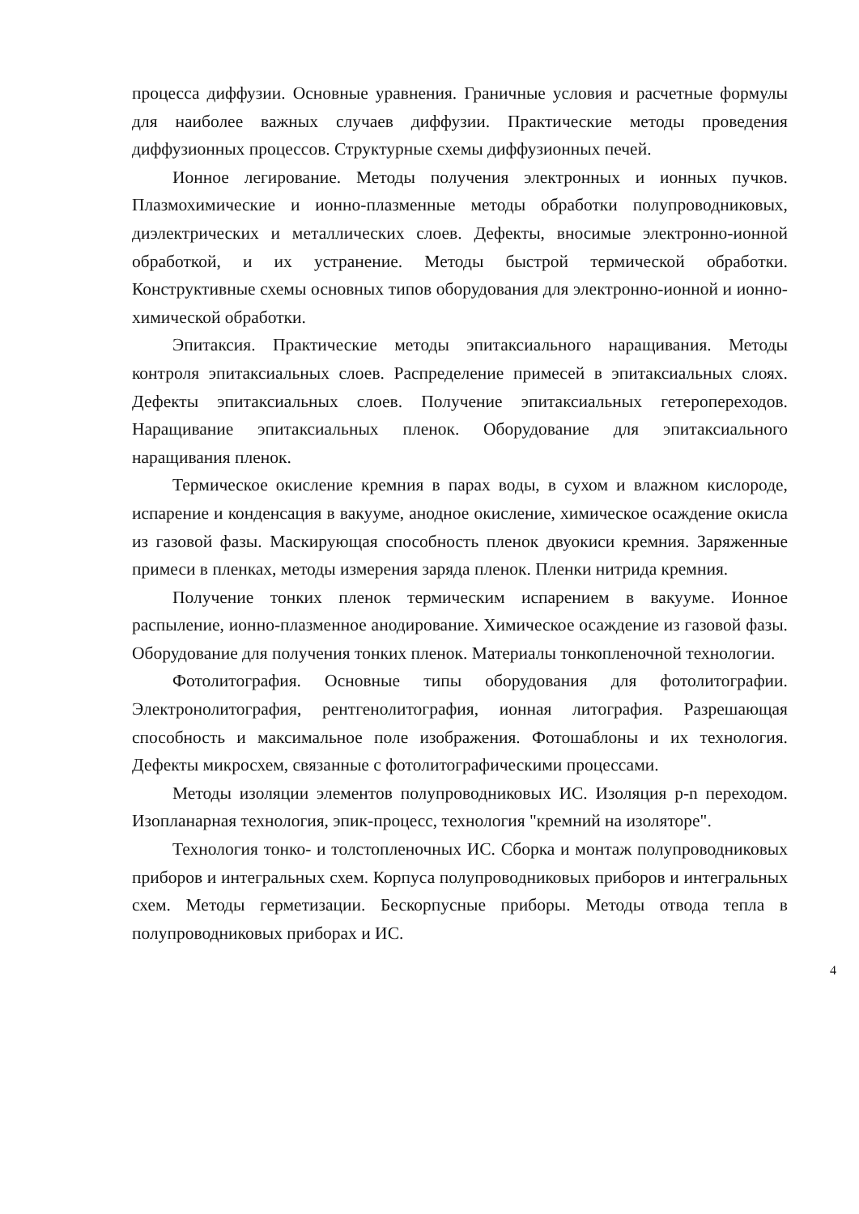процесса диффузии. Основные уравнения. Граничные условия и расчетные формулы для наиболее важных случаев диффузии. Практические методы проведения диффузионных процессов. Структурные схемы диффузионных печей.
Ионное легирование. Методы получения электронных и ионных пучков. Плазмохимические и ионно-плазменные методы обработки полупроводниковых, диэлектрических и металлических слоев. Дефекты, вносимые электронно-ионной обработкой, и их устранение. Методы быстрой термической обработки. Конструктивные схемы основных типов оборудования для электронно-ионной и ионно-химической обработки.
Эпитаксия. Практические методы эпитаксиального наращивания. Методы контроля эпитаксиальных слоев. Распределение примесей в эпитаксиальных слоях. Дефекты эпитаксиальных слоев. Получение эпитаксиальных гетеропереходов. Наращивание эпитаксиальных пленок. Оборудование для эпитаксиального наращивания пленок.
Термическое окисление кремния в парах воды, в сухом и влажном кислороде, испарение и конденсация в вакууме, анодное окисление, химическое осаждение окисла из газовой фазы. Маскирующая способность пленок двуокиси кремния. Заряженные примеси в пленках, методы измерения заряда пленок. Пленки нитрида кремния.
Получение тонких пленок термическим испарением в вакууме. Ионное распыление, ионно-плазменное анодирование. Химическое осаждение из газовой фазы. Оборудование для получения тонких пленок. Материалы тонкопленочной технологии.
Фотолитография. Основные типы оборудования для фотолитографии. Электронолитография, рентгенолитография, ионная литография. Разрешающая способность и максимальное поле изображения. Фотошаблоны и их технология. Дефекты микросхем, связанные с фотолитографическими процессами.
Методы изоляции элементов полупроводниковых ИС. Изоляция p-n переходом. Изопланарная технология, эпик-процесс, технология "кремний на изоляторе".
Технология тонко- и толстопленочных ИС. Сборка и монтаж полупроводниковых приборов и интегральных схем. Корпуса полупроводниковых приборов и интегральных схем. Методы герметизации. Бескорпусные приборы. Методы отвода тепла в полупроводниковых приборах и ИС.
4